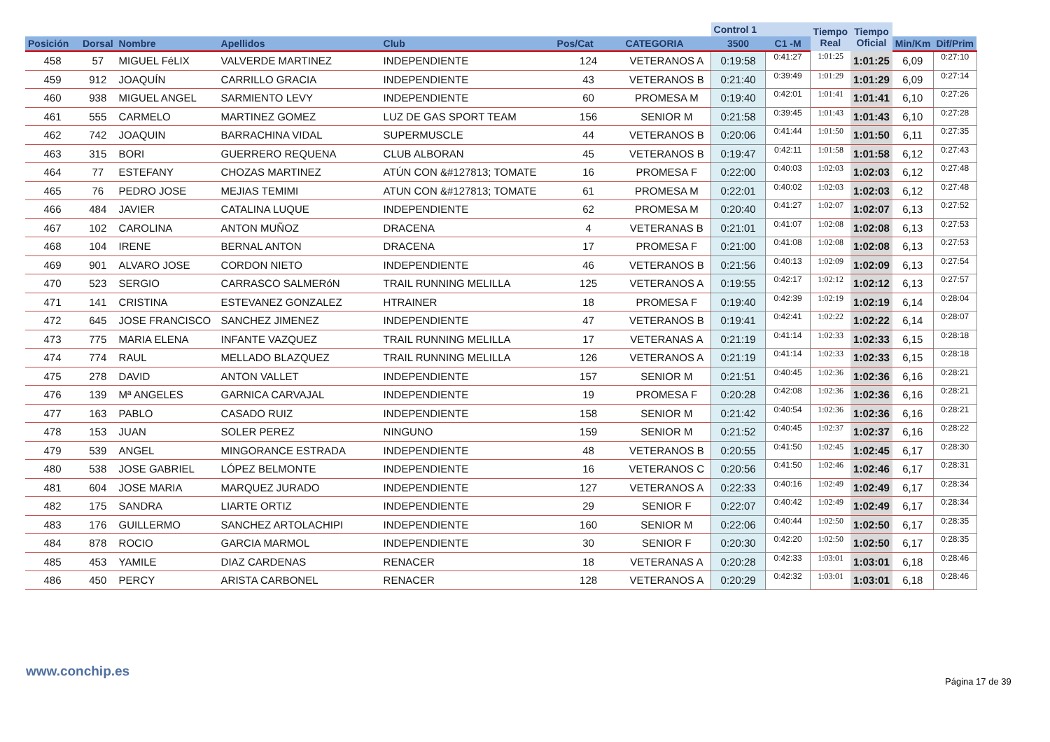| | | | | | | | Control 1 | | Tiempo Real | Tiempo Oficial | | |
| --- | --- | --- | --- | --- | --- | --- | --- | --- | --- | --- | --- | --- |
| Posición | Dorsal | Nombre | Apellidos | Club | Pos/Cat | CATEGORIA | 3500 | C1 -M | | | Min/Km | Dif/Prim |
| 458 | 57 | MIGUEL FéLIX | VALVERDE MARTINEZ | INDEPENDIENTE | 124 | VETERANOS A | 0:19:58 | 0:41:27 | 1:01:25 | 1:01:25 | 6,09 | 0:27:10 |
| 459 | 912 | JOAQUÍN | CARRILLO GRACIA | INDEPENDIENTE | 43 | VETERANOS B | 0:21:40 | 0:39:49 | 1:01:29 | 1:01:29 | 6,09 | 0:27:14 |
| 460 | 938 | MIGUEL ANGEL | SARMIENTO LEVY | INDEPENDIENTE | 60 | PROMESA M | 0:19:40 | 0:42:01 | 1:01:41 | 1:01:41 | 6,10 | 0:27:26 |
| 461 | 555 | CARMELO | MARTINEZ GOMEZ | LUZ DE GAS SPORT TEAM | 156 | SENIOR M | 0:21:58 | 0:39:45 | 1:01:43 | 1:01:43 | 6,10 | 0:27:28 |
| 462 | 742 | JOAQUIN | BARRACHINA VIDAL | SUPERMUSCLE | 44 | VETERANOS B | 0:20:06 | 0:41:44 | 1:01:50 | 1:01:50 | 6,11 | 0:27:35 |
| 463 | 315 | BORI | GUERRERO REQUENA | CLUB ALBORAN | 45 | VETERANOS B | 0:19:47 | 0:42:11 | 1:01:58 | 1:01:58 | 6,12 | 0:27:43 |
| 464 | 77 | ESTEFANY | CHOZAS MARTINEZ | ATÚN CON &#127813; TOMATE | 16 | PROMESA F | 0:22:00 | 0:40:03 | 1:02:03 | 1:02:03 | 6,12 | 0:27:48 |
| 465 | 76 | PEDRO JOSE | MEJIAS TEMIMI | ATUN CON &#127813; TOMATE | 61 | PROMESA M | 0:22:01 | 0:40:02 | 1:02:03 | 1:02:03 | 6,12 | 0:27:48 |
| 466 | 484 | JAVIER | CATALINA LUQUE | INDEPENDIENTE | 62 | PROMESA M | 0:20:40 | 0:41:27 | 1:02:07 | 1:02:07 | 6,13 | 0:27:52 |
| 467 | 102 | CAROLINA | ANTON MUÑOZ | DRACENA | 4 | VETERANAS B | 0:21:01 | 0:41:07 | 1:02:08 | 1:02:08 | 6,13 | 0:27:53 |
| 468 | 104 | IRENE | BERNAL ANTON | DRACENA | 17 | PROMESA F | 0:21:00 | 0:41:08 | 1:02:08 | 1:02:08 | 6,13 | 0:27:53 |
| 469 | 901 | ALVARO JOSE | CORDON NIETO | INDEPENDIENTE | 46 | VETERANOS B | 0:21:56 | 0:40:13 | 1:02:09 | 1:02:09 | 6,13 | 0:27:54 |
| 470 | 523 | SERGIO | CARRASCO SALMERóN | TRAIL RUNNING MELILLA | 125 | VETERANOS A | 0:19:55 | 0:42:17 | 1:02:12 | 1:02:12 | 6,13 | 0:27:57 |
| 471 | 141 | CRISTINA | ESTEVANEZ GONZALEZ | HTRAINER | 18 | PROMESA F | 0:19:40 | 0:42:39 | 1:02:19 | 1:02:19 | 6,14 | 0:28:04 |
| 472 | 645 | JOSE FRANCISCO | SANCHEZ JIMENEZ | INDEPENDIENTE | 47 | VETERANOS B | 0:19:41 | 0:42:41 | 1:02:22 | 1:02:22 | 6,14 | 0:28:07 |
| 473 | 775 | MARIA ELENA | INFANTE VAZQUEZ | TRAIL RUNNING MELILLA | 17 | VETERANAS A | 0:21:19 | 0:41:14 | 1:02:33 | 1:02:33 | 6,15 | 0:28:18 |
| 474 | 774 | RAUL | MELLADO BLAZQUEZ | TRAIL RUNNING MELILLA | 126 | VETERANOS A | 0:21:19 | 0:41:14 | 1:02:33 | 1:02:33 | 6,15 | 0:28:18 |
| 475 | 278 | DAVID | ANTON VALLET | INDEPENDIENTE | 157 | SENIOR M | 0:21:51 | 0:40:45 | 1:02:36 | 1:02:36 | 6,16 | 0:28:21 |
| 476 | 139 | Mª ANGELES | GARNICA CARVAJAL | INDEPENDIENTE | 19 | PROMESA F | 0:20:28 | 0:42:08 | 1:02:36 | 1:02:36 | 6,16 | 0:28:21 |
| 477 | 163 | PABLO | CASADO RUIZ | INDEPENDIENTE | 158 | SENIOR M | 0:21:42 | 0:40:54 | 1:02:36 | 1:02:36 | 6,16 | 0:28:21 |
| 478 | 153 | JUAN | SOLER PEREZ | NINGUNO | 159 | SENIOR M | 0:21:52 | 0:40:45 | 1:02:37 | 1:02:37 | 6,16 | 0:28:22 |
| 479 | 539 | ANGEL | MINGORANCE ESTRADA | INDEPENDIENTE | 48 | VETERANOS B | 0:20:55 | 0:41:50 | 1:02:45 | 1:02:45 | 6,17 | 0:28:30 |
| 480 | 538 | JOSE GABRIEL | LÓPEZ BELMONTE | INDEPENDIENTE | 16 | VETERANOS C | 0:20:56 | 0:41:50 | 1:02:46 | 1:02:46 | 6,17 | 0:28:31 |
| 481 | 604 | JOSE MARIA | MARQUEZ JURADO | INDEPENDIENTE | 127 | VETERANOS A | 0:22:33 | 0:40:16 | 1:02:49 | 1:02:49 | 6,17 | 0:28:34 |
| 482 | 175 | SANDRA | LIARTE ORTIZ | INDEPENDIENTE | 29 | SENIOR F | 0:22:07 | 0:40:42 | 1:02:49 | 1:02:49 | 6,17 | 0:28:34 |
| 483 | 176 | GUILLERMO | SANCHEZ ARTOLACHIPI | INDEPENDIENTE | 160 | SENIOR M | 0:22:06 | 0:40:44 | 1:02:50 | 1:02:50 | 6,17 | 0:28:35 |
| 484 | 878 | ROCIO | GARCIA MARMOL | INDEPENDIENTE | 30 | SENIOR F | 0:20:30 | 0:42:20 | 1:02:50 | 1:02:50 | 6,17 | 0:28:35 |
| 485 | 453 | YAMILE | DIAZ CARDENAS | RENACER | 18 | VETERANAS A | 0:20:28 | 0:42:33 | 1:03:01 | 1:03:01 | 6,18 | 0:28:46 |
| 486 | 450 | PERCY | ARISTA CARBONEL | RENACER | 128 | VETERANOS A | 0:20:29 | 0:42:32 | 1:03:01 | 1:03:01 | 6,18 | 0:28:46 |
www.conchip.es
Página 17 de 39